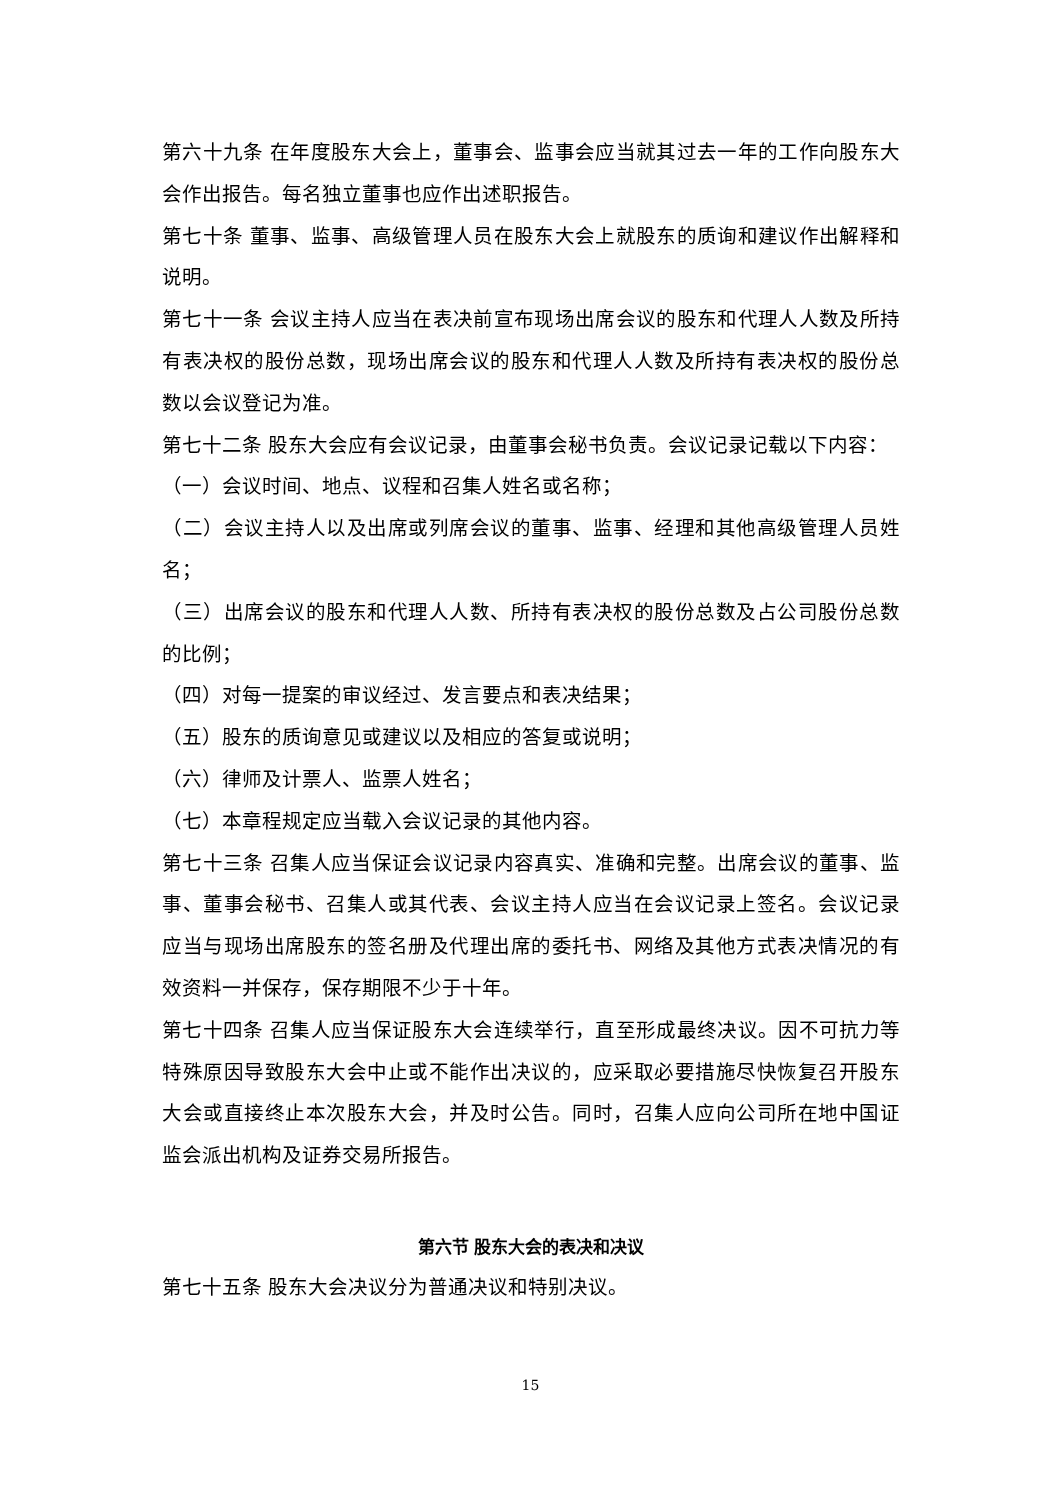第六十九条 在年度股东大会上，董事会、监事会应当就其过去一年的工作向股东大会作出报告。每名独立董事也应作出述职报告。
第七十条 董事、监事、高级管理人员在股东大会上就股东的质询和建议作出解释和说明。
第七十一条 会议主持人应当在表决前宣布现场出席会议的股东和代理人人数及所持有表决权的股份总数，现场出席会议的股东和代理人人数及所持有表决权的股份总数以会议登记为准。
第七十二条 股东大会应有会议记录，由董事会秘书负责。会议记录记载以下内容：
（一）会议时间、地点、议程和召集人姓名或名称；
（二）会议主持人以及出席或列席会议的董事、监事、经理和其他高级管理人员姓名；
（三）出席会议的股东和代理人人数、所持有表决权的股份总数及占公司股份总数的比例；
（四）对每一提案的审议经过、发言要点和表决结果；
（五）股东的质询意见或建议以及相应的答复或说明；
（六）律师及计票人、监票人姓名；
（七）本章程规定应当载入会议记录的其他内容。
第七十三条 召集人应当保证会议记录内容真实、准确和完整。出席会议的董事、监事、董事会秘书、召集人或其代表、会议主持人应当在会议记录上签名。会议记录应当与现场出席股东的签名册及代理出席的委托书、网络及其他方式表决情况的有效资料一并保存，保存期限不少于十年。
第七十四条 召集人应当保证股东大会连续举行，直至形成最终决议。因不可抗力等特殊原因导致股东大会中止或不能作出决议的，应采取必要措施尽快恢复召开股东大会或直接终止本次股东大会，并及时公告。同时，召集人应向公司所在地中国证监会派出机构及证券交易所报告。
第六节 股东大会的表决和决议
第七十五条 股东大会决议分为普通决议和特别决议。
15